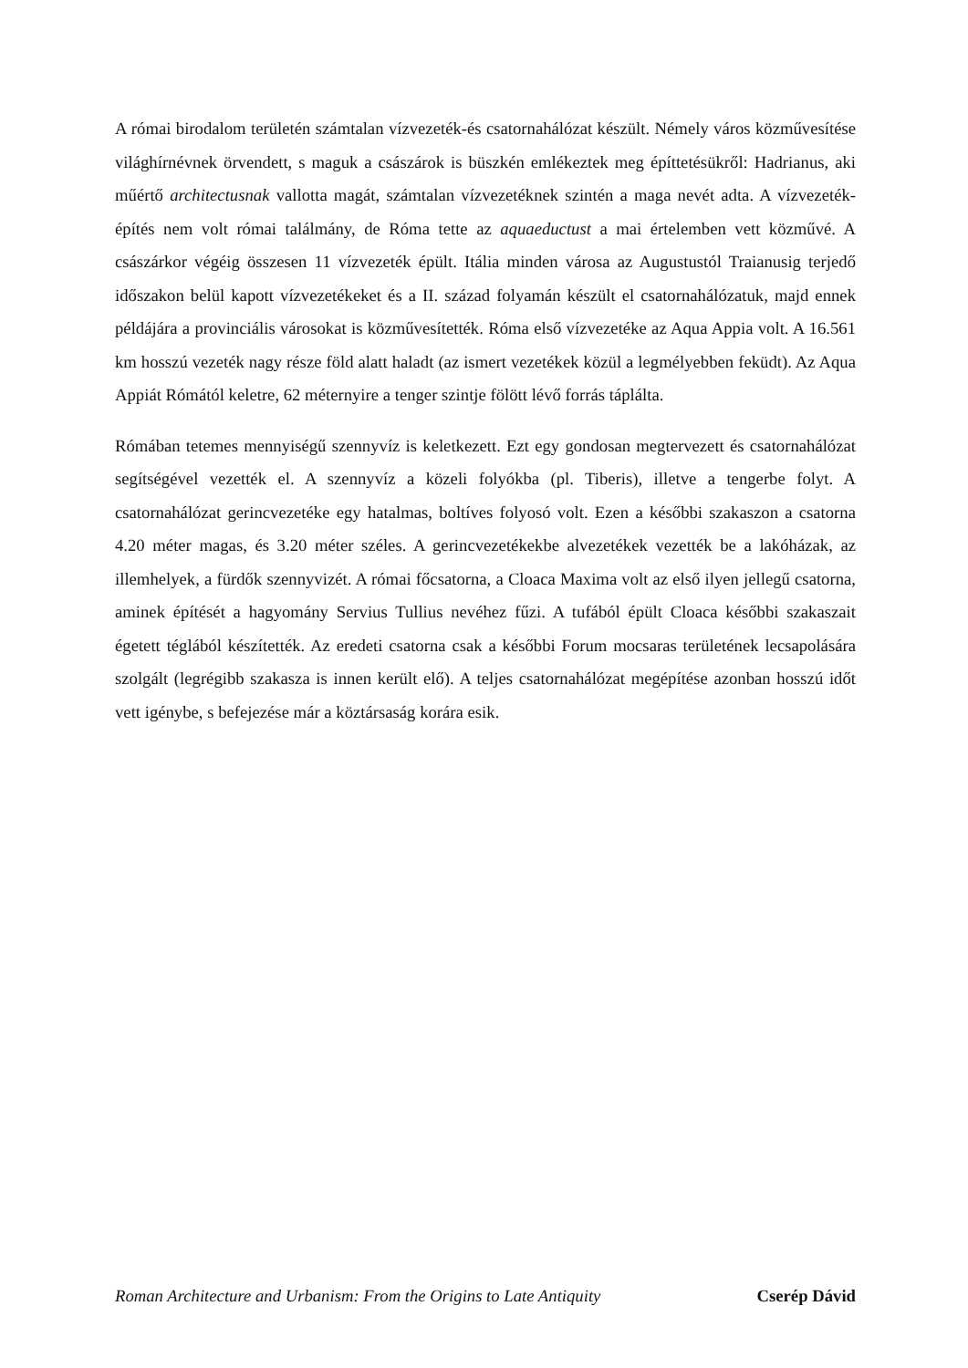A római birodalom területén számtalan vízvezeték-és csatornahálózat készült. Némely város közművesítése világhírnévnek örvendett, s maguk a császárok is büszkén emlékeztek meg építtetésükről: Hadrianus, aki műértő architectusnak vallotta magát, számtalan vízvezetéknek szintén a maga nevét adta. A vízvezeték-építés nem volt római találmány, de Róma tette az aquaeductust a mai értelemben vett közművé. A császárkor végéig összesen 11 vízvezeték épült. Itália minden városa az Augustustól Traianusig terjedő időszakon belül kapott vízvezetékeket és a II. század folyamán készült el csatornahálózatuk, majd ennek példájára a provinciális városokat is közművesítették. Róma első vízvezetéke az Aqua Appia volt. A 16.561 km hosszú vezeték nagy része föld alatt haladt (az ismert vezetékek közül a legmélyebben feküdt). Az Aqua Appiát Rómától keletre, 62 méternyire a tenger szintje fölött lévő forrás táplálta.
Rómában tetemes mennyiségű szennyvíz is keletkezett. Ezt egy gondosan megtervezett és csatornahálózat segítségével vezették el. A szennyvíz a közeli folyókba (pl. Tiberis), illetve a tengerbe folyt. A csatornahálózat gerincvezetéke egy hatalmas, boltíves folyosó volt. Ezen a későbbi szakaszon a csatorna 4.20 méter magas, és 3.20 méter széles. A gerincvezetékekbe alvezetékek vezették be a lakóházak, az illemhelyek, a fürdők szennyvizét. A római főcsatorna, a Cloaca Maxima volt az első ilyen jellegű csatorna, aminek építését a hagyomány Servius Tullius nevéhez fűzi. A tufából épült Cloaca későbbi szakaszait égetett téglából készítették. Az eredeti csatorna csak a későbbi Forum mocsaras területének lecsapolására szolgált (legrégibb szakasza is innen került elő). A teljes csatornahálózat megépítése azonban hosszú időt vett igénybe, s befejezése már a köztársaság korára esik.
Roman Architecture and Urbanism: From the Origins to Late Antiquity Cserép Dávid